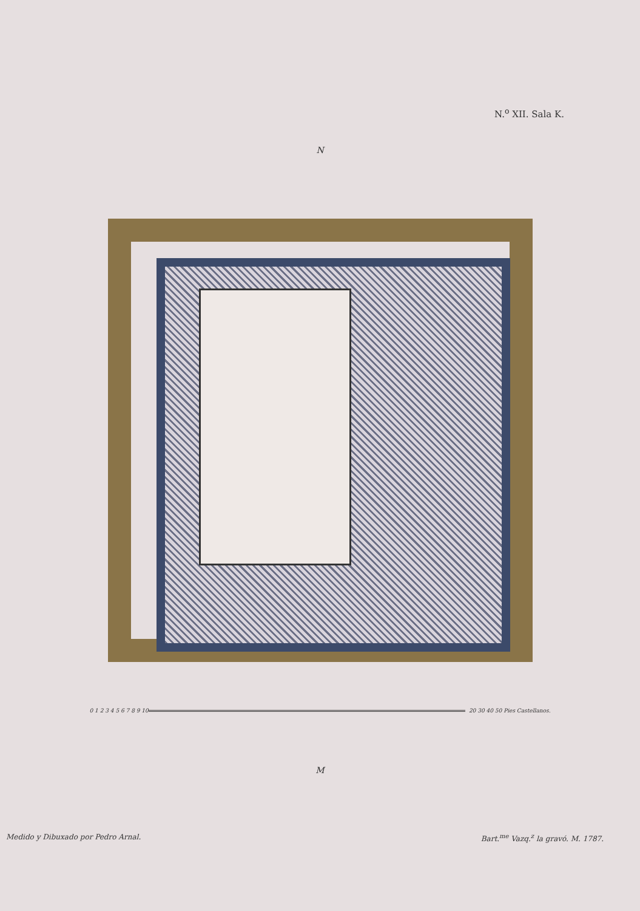N.<sup>o</sup> XII. Sala K.
N
0 1 2 3 4 5 6 7 8 9 10 20 30 40 50 Pies Castellanos.
M
Medido y Dibuxado por Pedro Arnal. Bart.<sup>me</sup> Vazq.<sup>z</sup> la gravó. M. 1787.